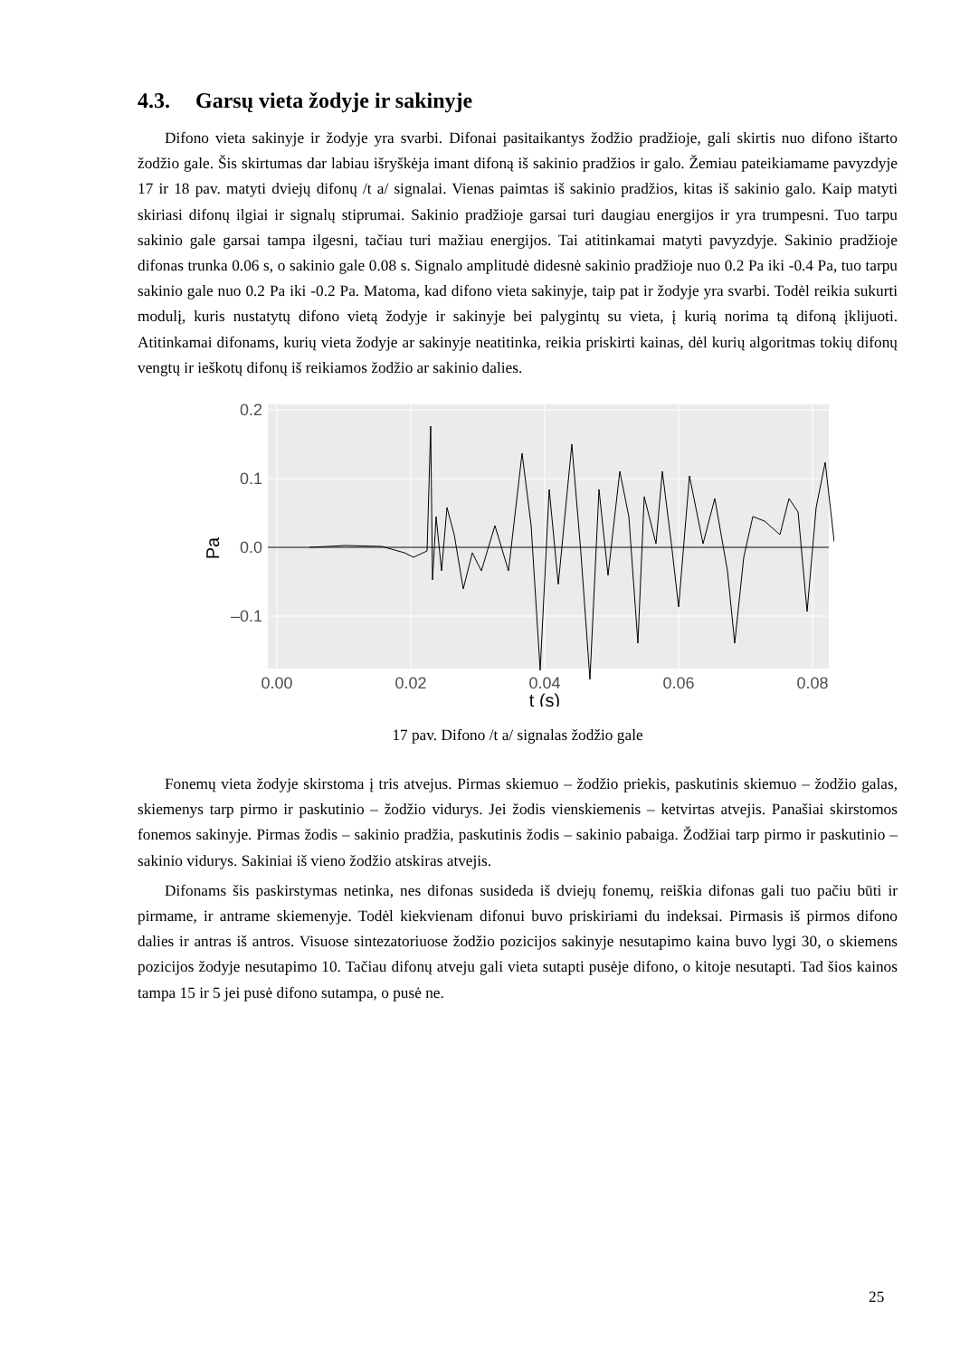4.3. Garsų vieta žodyje ir sakinyje
Difono vieta sakinyje ir žodyje yra svarbi. Difonai pasitaikantys žodžio pradžioje, gali skirtis nuo difono ištarto žodžio gale. Šis skirtumas dar labiau išryškėja imant difoną iš sakinio pradžios ir galo. Žemiau pateikiamame pavyzdyje 17 ir 18 pav. matyti dviejų difonų /t a/ signalai. Vienas paimtas iš sakinio pradžios, kitas iš sakinio galo. Kaip matyti skiriasi difonų ilgiai ir signalų stiprumai. Sakinio pradžioje garsai turi daugiau energijos ir yra trumpesni. Tuo tarpu sakinio gale garsai tampa ilgesni, tačiau turi mažiau energijos. Tai atitinkamai matyti pavyzdyje. Sakinio pradžioje difonas trunka 0.06 s, o sakinio gale 0.08 s. Signalo amplitudė didesnė sakinio pradžioje nuo 0.2 Pa iki -0.4 Pa, tuo tarpu sakinio gale nuo 0.2 Pa iki -0.2 Pa. Matoma, kad difono vieta sakinyje, taip pat ir žodyje yra svarbi. Todėl reikia sukurti modulį, kuris nustatytų difono vietą žodyje ir sakinyje bei palygintų su vieta, į kurią norima tą difoną įklijuoti. Atitinkamai difonams, kurių vieta žodyje ar sakinyje neatitinka, reikia priskirti kainas, dėl kurių algoritmas tokių difonų vengtų ir ieškotų difonų iš reikiamos žodžio ar sakinio dalies.
0.2
0.1
0.0
–0.1
0.00
0.02
0.04
0.06
0.08
t (s)
Pa
17 pav. Difono /t a/ signalas žodžio gale
Fonemų vieta žodyje skirstoma į tris atvejus. Pirmas skiemuo – žodžio priekis, paskutinis skiemuo – žodžio galas, skiemenys tarp pirmo ir paskutinio – žodžio vidurys. Jei žodis vienskiemenis – ketvirtas atvejis. Panašiai skirstomos fonemos sakinyje. Pirmas žodis – sakinio pradžia, paskutinis žodis – sakinio pabaiga. Žodžiai tarp pirmo ir paskutinio – sakinio vidurys. Sakiniai iš vieno žodžio atskiras atvejis.
Difonams šis paskirstymas netinka, nes difonas susideda iš dviejų fonemų, reiškia difonas gali tuo pačiu būti ir pirmame, ir antrame skiemenyje. Todėl kiekvienam difonui buvo priskiriami du indeksai. Pirmasis iš pirmos difono dalies ir antras iš antros. Visuose sintezatoriuose žodžio pozicijos sakinyje nesutapimo kaina buvo lygi 30, o skiemens pozicijos žodyje nesutapimo 10. Tačiau difonų atveju gali vieta sutapti pusėje difono, o kitoje nesutapti. Tad šios kainos tampa 15 ir 5 jei pusė difono sutampa, o pusė ne.
25